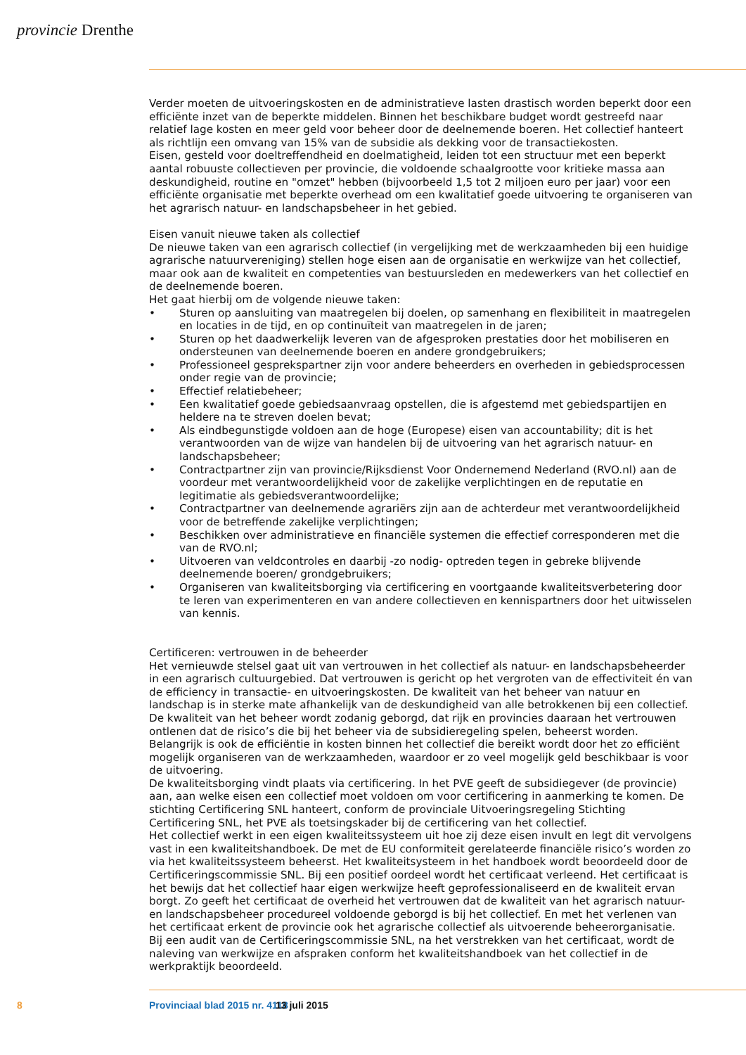provincie Drenthe
Verder moeten de uitvoeringskosten en de administratieve lasten drastisch worden beperkt door een efficiënte inzet van de beperkte middelen. Binnen het beschikbare budget wordt gestreefd naar relatief lage kosten en meer geld voor beheer door de deelnemende boeren. Het collectief hanteert als richtlijn een omvang van 15% van de subsidie als dekking voor de transactiekosten.
Eisen, gesteld voor doeltreffendheid en doelmatigheid, leiden tot een structuur met een beperkt aantal robuuste collectieven per provincie, die voldoende schaalgrootte voor kritieke massa aan deskundigheid, routine en "omzet" hebben (bijvoorbeeld 1,5 tot 2 miljoen euro per jaar) voor een efficiënte organisatie met beperkte overhead om een kwalitatief goede uitvoering te organiseren van het agrarisch natuur- en landschapsbeheer in het gebied.
Eisen vanuit nieuwe taken als collectief
De nieuwe taken van een agrarisch collectief (in vergelijking met de werkzaamheden bij een huidige agrarische natuurvereniging) stellen hoge eisen aan de organisatie en werkwijze van het collectief, maar ook aan de kwaliteit en competenties van bestuursleden en medewerkers van het collectief en de deelnemende boeren.
Het gaat hierbij om de volgende nieuwe taken:
• Sturen op aansluiting van maatregelen bij doelen, op samenhang en flexibiliteit in maatregelen en locaties in de tijd, en op continuïteit van maatregelen in de jaren;
• Sturen op het daadwerkelijk leveren van de afgesproken prestaties door het mobiliseren en ondersteunen van deelnemende boeren en andere grondgebruikers;
• Professioneel gesprekspartner zijn voor andere beheerders en overheden in gebiedsprocessen onder regie van de provincie;
• Effectief relatiebeheer;
• Een kwalitatief goede gebiedsaanvraag opstellen, die is afgestemd met gebiedspartijen en heldere na te streven doelen bevat;
• Als eindbegunstigde voldoen aan de hoge (Europese) eisen van accountability; dit is het verantwoorden van de wijze van handelen bij de uitvoering van het agrarisch natuur- en landschapsbeheer;
• Contractpartner zijn van provincie/Rijksdienst Voor Ondernemend Nederland (RVO.nl) aan de voordeur met verantwoordelijkheid voor de zakelijke verplichtingen en de reputatie en legitimatie als gebiedsverantwoordelijke;
• Contractpartner van deelnemende agrariërs zijn aan de achterdeur met verantwoordelijkheid voor de betreffende zakelijke verplichtingen;
• Beschikken over administratieve en financiële systemen die effectief corresponderen met die van de RVO.nl;
• Uitvoeren van veldcontroles en daarbij -zo nodig- optreden tegen in gebreke blijvende deelnemende boeren/ grondgebruikers;
• Organiseren van kwaliteitsborging via certificering en voortgaande kwaliteitsverbetering door te leren van experimenteren en van andere collectieven en kennispartners door het uitwisselen van kennis.
Certificeren: vertrouwen in de beheerder
Het vernieuwde stelsel gaat uit van vertrouwen in het collectief als natuur- en landschapsbeheerder in een agrarisch cultuurgebied. Dat vertrouwen is gericht op het vergroten van de effectiviteit én van de efficiency in transactie- en uitvoeringskosten. De kwaliteit van het beheer van natuur en landschap is in sterke mate afhankelijk van de deskundigheid van alle betrokkenen bij een collectief. De kwaliteit van het beheer wordt zodanig geborgd, dat rijk en provincies daaraan het vertrouwen ontlenen dat de risico’s die bij het beheer via de subsidieregeling spelen, beheerst worden. Belangrijk is ook de efficiëntie in kosten binnen het collectief die bereikt wordt door het zo efficiënt mogelijk organiseren van de werkzaamheden, waardoor er zo veel mogelijk geld beschikbaar is voor de uitvoering.
De kwaliteitsborging vindt plaats via certificering. In het PVE geeft de subsidiegever (de provincie) aan, aan welke eisen een collectief moet voldoen om voor certificering in aanmerking te komen. De stichting Certificering SNL hanteert, conform de provinciale Uitvoeringsregeling Stichting Certificering SNL, het PVE als toetsingskader bij de certificering van het collectief.
Het collectief werkt in een eigen kwaliteitssysteem uit hoe zij deze eisen invult en legt dit vervolgens vast in een kwaliteitshandboek. De met de EU conformiteit gerelateerde financiële risico’s worden zo via het kwaliteitssysteem beheerst. Het kwaliteitsysteem in het handboek wordt beoordeeld door de Certificeringscommissie SNL. Bij een positief oordeel wordt het certificaat verleend. Het certificaat is het bewijs dat het collectief haar eigen werkwijze heeft geprofessionaliseerd en de kwaliteit ervan borgt. Zo geeft het certificaat de overheid het vertrouwen dat de kwaliteit van het agrarisch natuur- en landschapsbeheer procedureel voldoende geborgd is bij het collectief. En met het verlenen van het certificaat erkent de provincie ook het agrarische collectief als uitvoerende beheerorganisatie.
Bij een audit van de Certificeringscommissie SNL, na het verstrekken van het certificaat, wordt de naleving van werkwijze en afspraken conform het kwaliteitshandboek van het collectief in de werkpraktijk beoordeeld.
8 Provinciaal blad 2015 nr. 4118 13 juli 2015